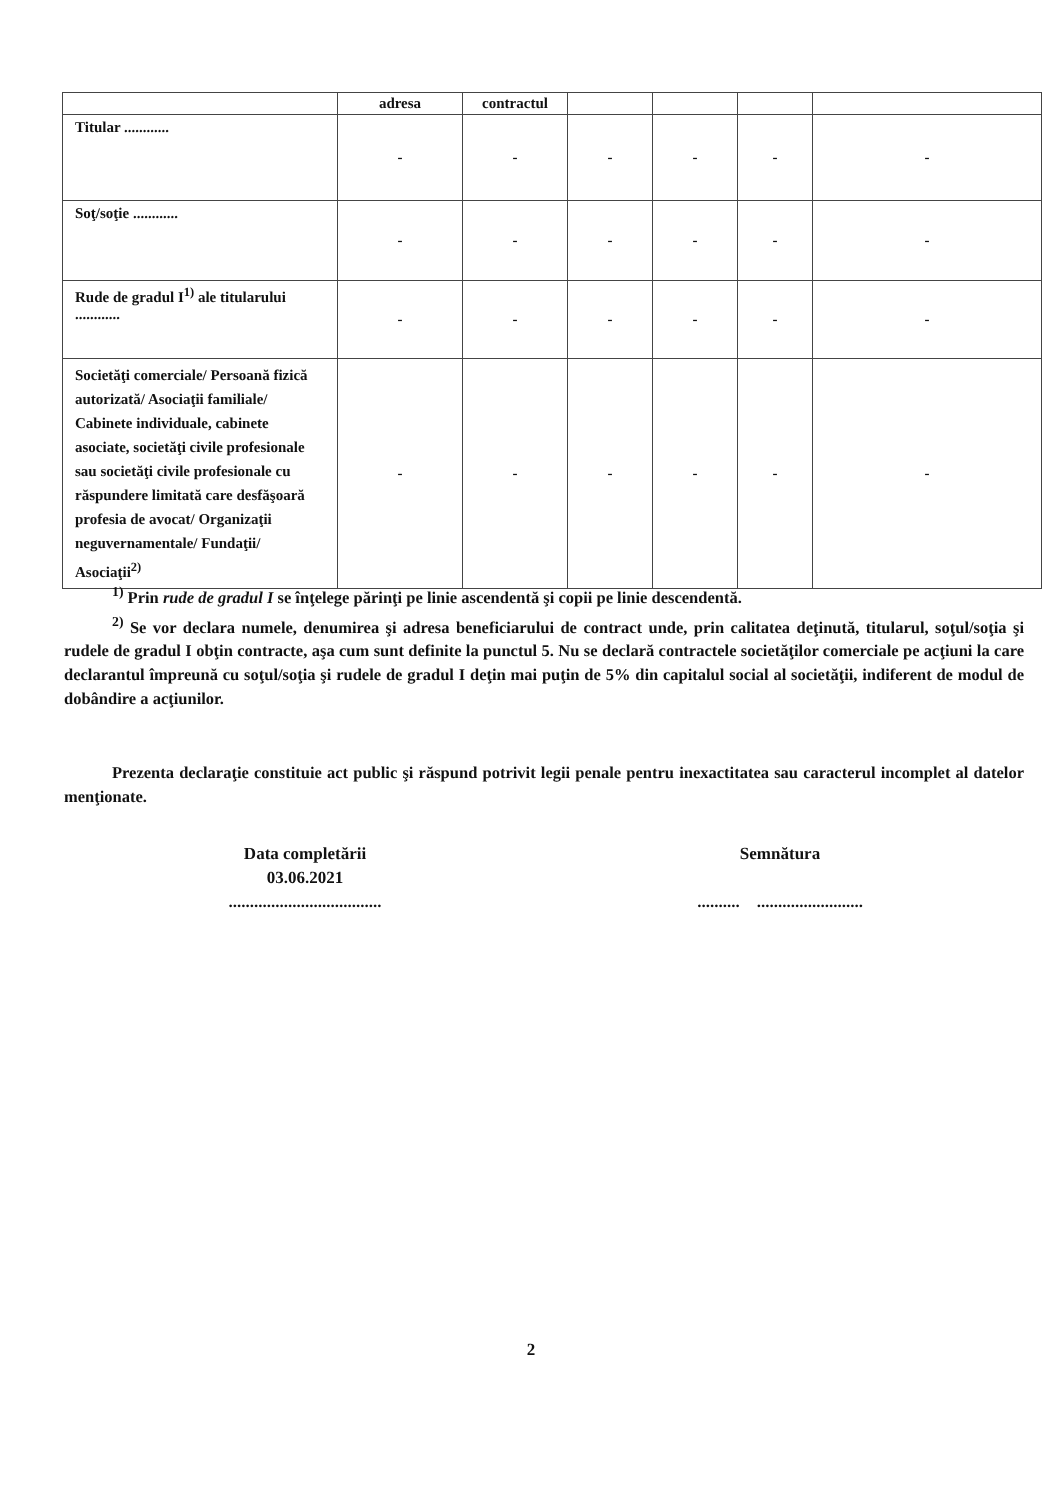| | adresa | contractul | | | | |
| --- | --- | --- | --- | --- | --- | --- |
| Titular ............ | - | - | - | - | - | - |
| Soţ/soţie ............ | - | - | - | - | - | - |
| Rude de gradul I<sup>1)</sup> ale titularului ............ | - | - | - | - | - | - |
| Societăţi comerciale/ Persoană fizică autorizată/ Asociaţii familiale/ Cabinete individuale, cabinete asociate, societăţi civile profesionale sau societăţi civile profesionale cu răspundere limitată care desfăşoară profesia de avocat/ Organizaţii neguvernamentale/ Fundaţii/ Asociaţii<sup>2)</sup> | - | - | - | - | - | - |
<sup>1)</sup> Prin rude de gradul I se înţelege părinţi pe linie ascendentă şi copii pe linie descendentă.
<sup>2)</sup> Se vor declara numele, denumirea şi adresa beneficiarului de contract unde, prin calitatea deţinută, titularul, soţul/soţia şi rudele de gradul I obţin contracte, aşa cum sunt definite la punctul 5. Nu se declară contractele societăţilor comerciale pe acţiuni la care declarantul împreună cu soţul/soţia şi rudele de gradul I deţin mai puţin de 5% din capitalul social al societăţii, indiferent de modul de dobândire a acţiunilor.
Prezenta declaraţie constituie act public şi răspund potrivit legii penale pentru inexactitatea sau caracterul incomplet al datelor menţionate.
Data completării
03.06.2021
....................................
Semnătura
.......... .........................
2